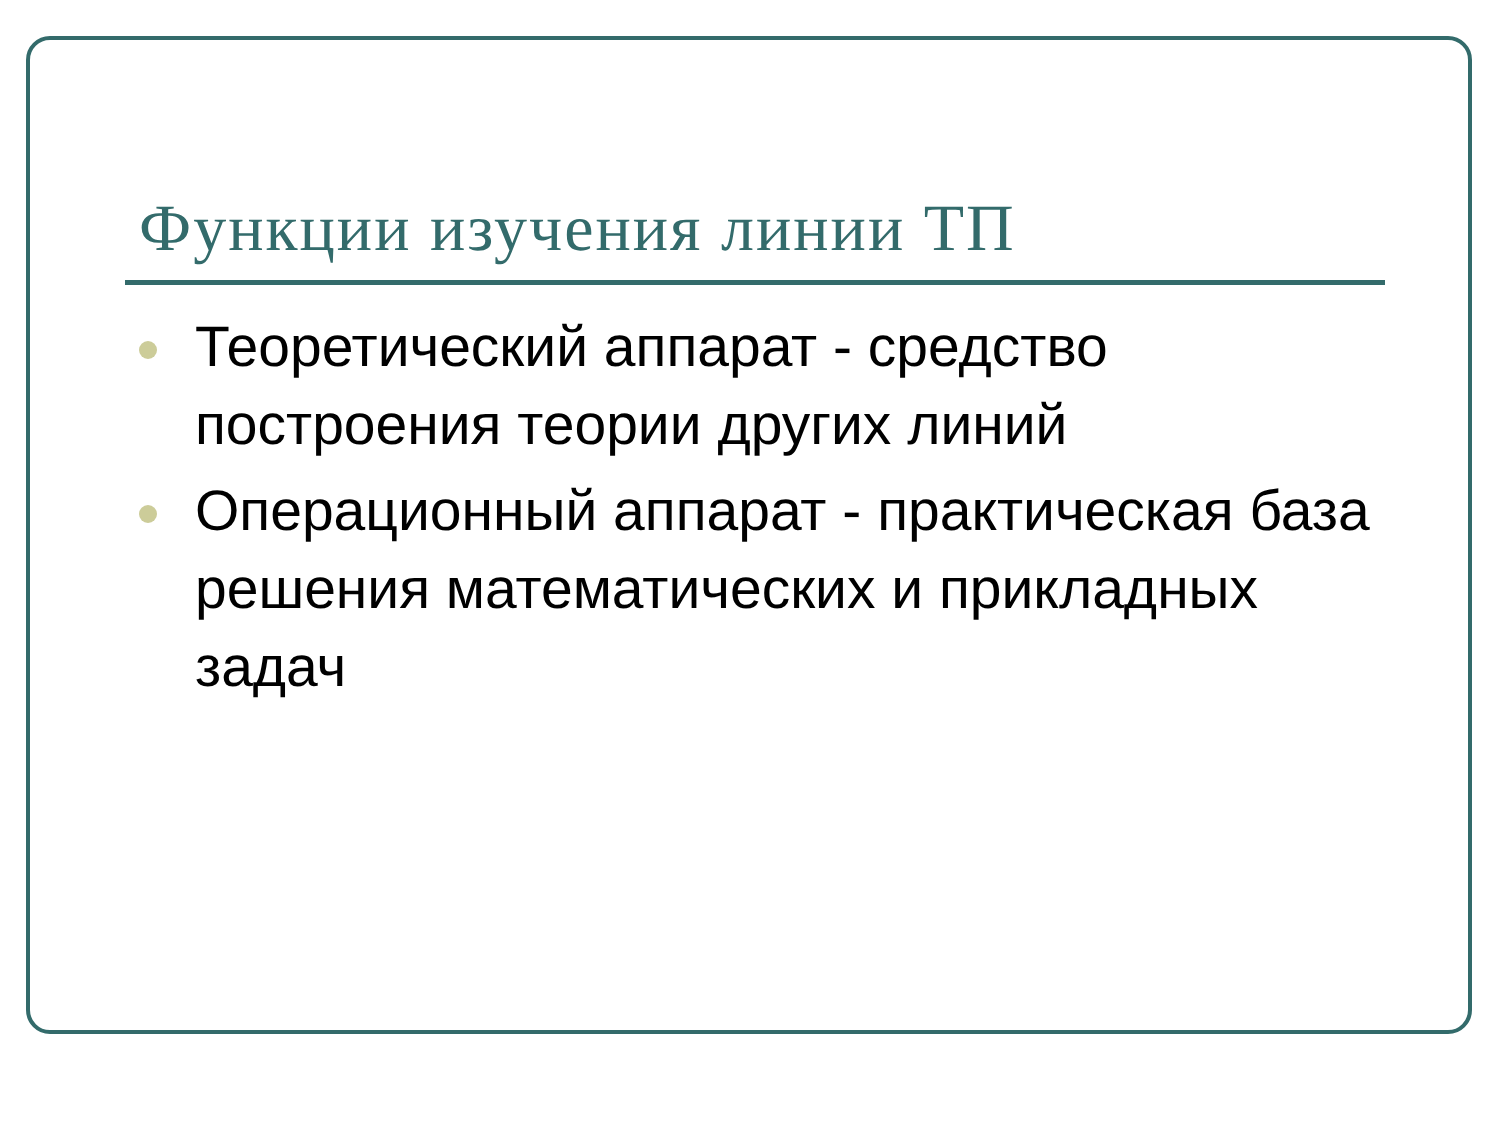Функции изучения линии ТП
Теоретический аппарат - средство построения теории других линий
Операционный аппарат - практическая база решения математических и прикладных задач